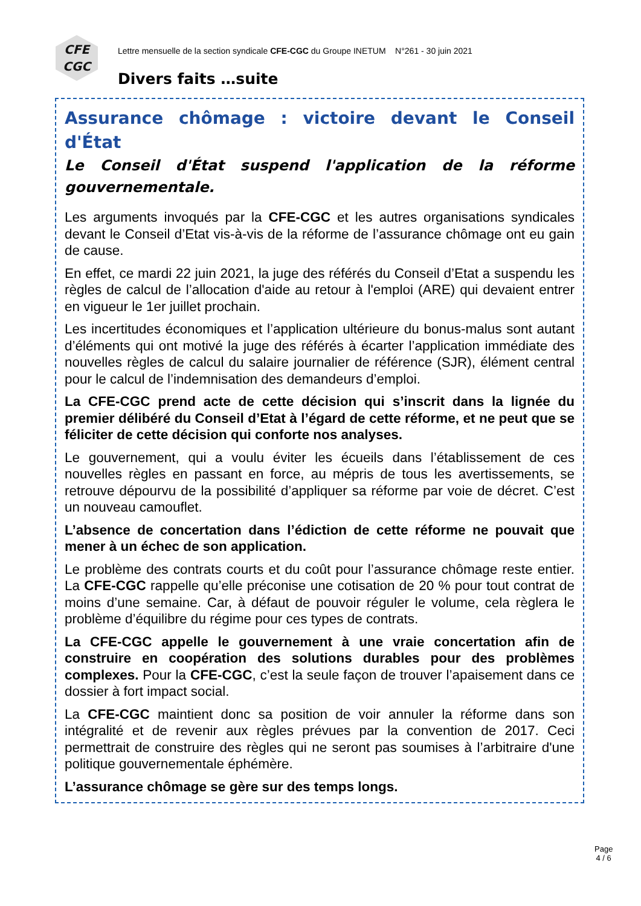CFE
CGC
Lettre mensuelle de la section syndicale CFE-CGC du Groupe INETUM N°261 - 30 juin 2021
Divers faits …suite
Assurance chômage : victoire devant le Conseil d'État
Le Conseil d'État suspend l'application de la réforme gouvernementale.
Les arguments invoqués par la CFE-CGC et les autres organisations syndicales devant le Conseil d’Etat vis-à-vis de la réforme de l’assurance chômage ont eu gain de cause.
En effet, ce mardi 22 juin 2021, la juge des référés du Conseil d’Etat a suspendu les règles de calcul de l’allocation d'aide au retour à l'emploi (ARE) qui devaient entrer en vigueur le 1er juillet prochain.
Les incertitudes économiques et l’application ultérieure du bonus-malus sont autant d’éléments qui ont motivé la juge des référés à écarter l’application immédiate des nouvelles règles de calcul du salaire journalier de référence (SJR), élément central pour le calcul de l’indemnisation des demandeurs d’emploi.
La CFE-CGC prend acte de cette décision qui s’inscrit dans la lignée du premier délibéré du Conseil d’Etat à l’égard de cette réforme, et ne peut que se féliciter de cette décision qui conforte nos analyses.
Le gouvernement, qui a voulu éviter les écueils dans l’établissement de ces nouvelles règles en passant en force, au mépris de tous les avertissements, se retrouve dépourvu de la possibilité d’appliquer sa réforme par voie de décret. C’est un nouveau camouflet.
L’absence de concertation dans l’édiction de cette réforme ne pouvait que mener à un échec de son application.
Le problème des contrats courts et du coût pour l’assurance chômage reste entier. La CFE-CGC rappelle qu’elle préconise une cotisation de 20 % pour tout contrat de moins d’une semaine. Car, à défaut de pouvoir réguler le volume, cela règlera le problème d’équilibre du régime pour ces types de contrats.
La CFE-CGC appelle le gouvernement à une vraie concertation afin de construire en coopération des solutions durables pour des problèmes complexes. Pour la CFE-CGC, c’est la seule façon de trouver l’apaisement dans ce dossier à fort impact social.
La CFE-CGC maintient donc sa position de voir annuler la réforme dans son intégralité et de revenir aux règles prévues par la convention de 2017. Ceci permettrait de construire des règles qui ne seront pas soumises à l’arbitraire d'une politique gouvernementale éphémère.
L’assurance chômage se gère sur des temps longs.
Page
4 / 6